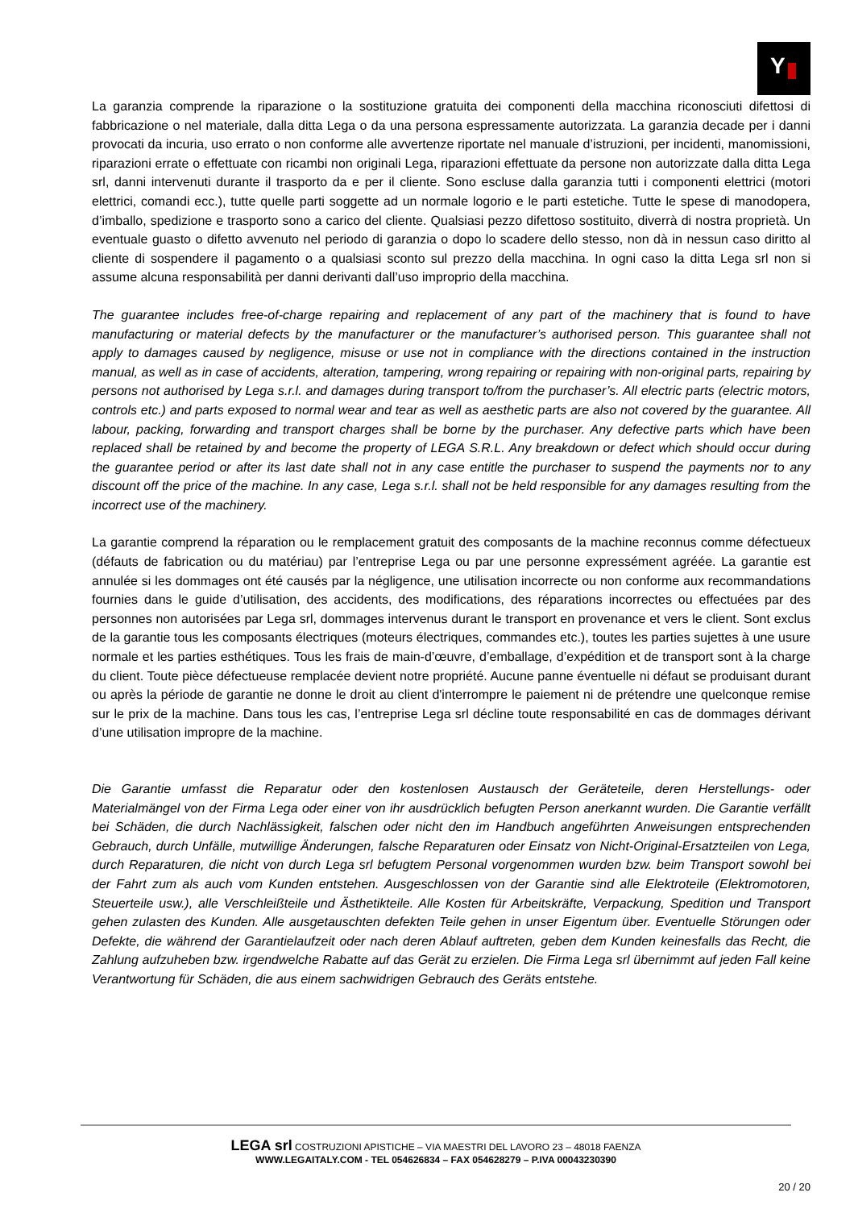Y
La garanzia comprende la riparazione o la sostituzione gratuita dei componenti della macchina riconosciuti difettosi di fabbricazione o nel materiale, dalla ditta Lega o da una persona espressamente autorizzata. La garanzia decade per i danni provocati da incuria, uso errato o non conforme alle avvertenze riportate nel manuale d’istruzioni, per incidenti, manomissioni, riparazioni errate o effettuate con ricambi non originali Lega, riparazioni effettuate da persone non autorizzate dalla ditta Lega srl, danni intervenuti durante il trasporto da e per il cliente. Sono escluse dalla garanzia tutti i componenti elettrici (motori elettrici, comandi ecc.), tutte quelle parti soggette ad un normale logorio e le parti estetiche. Tutte le spese di manodopera, d’imballo, spedizione e trasporto sono a carico del cliente. Qualsiasi pezzo difettoso sostituito, diverrà di nostra proprietà. Un eventuale guasto o difetto avvenuto nel periodo di garanzia o dopo lo scadere dello stesso, non dà in nessun caso diritto al cliente di sospendere il pagamento o a qualsiasi sconto sul prezzo della macchina. In ogni caso la ditta Lega srl non si assume alcuna responsabilità per danni derivanti dall’uso improprio della macchina.
The guarantee includes free-of-charge repairing and replacement of any part of the machinery that is found to have manufacturing or material defects by the manufacturer or the manufacturer’s authorised person. This guarantee shall not apply to damages caused by negligence, misuse or use not in compliance with the directions contained in the instruction manual, as well as in case of accidents, alteration, tampering, wrong repairing or repairing with non-original parts, repairing by persons not authorised by Lega s.r.l. and damages during transport to/from the purchaser’s. All electric parts (electric motors, controls etc.) and parts exposed to normal wear and tear as well as aesthetic parts are also not covered by the guarantee. All labour, packing, forwarding and transport charges shall be borne by the purchaser. Any defective parts which have been replaced shall be retained by and become the property of LEGA S.R.L. Any breakdown or defect which should occur during the guarantee period or after its last date shall not in any case entitle the purchaser to suspend the payments nor to any discount off the price of the machine. In any case, Lega s.r.l. shall not be held responsible for any damages resulting from the incorrect use of the machinery.
La garantie comprend la réparation ou le remplacement gratuit des composants de la machine reconnus comme défectueux (défauts de fabrication ou du matériau) par l’entreprise Lega ou par une personne expressément agréée. La garantie est annulée si les dommages ont été causés par la négligence, une utilisation incorrecte ou non conforme aux recommandations fournies dans le guide d’utilisation, des accidents, des modifications, des réparations incorrectes ou effectuées par des personnes non autorisées par Lega srl, dommages intervenus durant le transport en provenance et vers le client. Sont exclus de la garantie tous les composants électriques (moteurs électriques, commandes etc.), toutes les parties sujettes à une usure normale et les parties esthétiques. Tous les frais de main-d’œuvre, d’emballage, d’expédition et de transport sont à la charge du client. Toute pièce défectueuse remplacée devient notre propriété. Aucune panne éventuelle ni défaut se produisant durant ou après la période de garantie ne donne le droit au client d'interrompre le paiement ni de prétendre une quelconque remise sur le prix de la machine. Dans tous les cas, l’entreprise Lega srl décline toute responsabilité en cas de dommages dérivant d’une utilisation impropre de la machine.
Die Garantie umfasst die Reparatur oder den kostenlosen Austausch der Geräteteile, deren Herstellungs- oder Materialmängel von der Firma Lega oder einer von ihr ausdrücklich befugten Person anerkannt wurden. Die Garantie verfällt bei Schäden, die durch Nachlässigkeit, falschen oder nicht den im Handbuch angeführten Anweisungen entsprechenden Gebrauch, durch Unfälle, mutwillige Änderungen, falsche Reparaturen oder Einsatz von Nicht-Original-Ersatzteilen von Lega, durch Reparaturen, die nicht von durch Lega srl befugtem Personal vorgenommen wurden bzw. beim Transport sowohl bei der Fahrt zum als auch vom Kunden entstehen. Ausgeschlossen von der Garantie sind alle Elektroteile (Elektromotoren, Steuerteile usw.), alle Verschleißteile und Ästhetikteile. Alle Kosten für Arbeitskräfte, Verpackung, Spedition und Transport gehen zulasten des Kunden. Alle ausgetauschten defekten Teile gehen in unser Eigentum über. Eventuelle Störungen oder Defekte, die während der Garantielaufzeit oder nach deren Ablauf auftreten, geben dem Kunden keinesfalls das Recht, die Zahlung aufzuheben bzw. irgendwelche Rabatte auf das Gerät zu erzielen. Die Firma Lega srl übernimmt auf jeden Fall keine Verantwortung für Schäden, die aus einem sachwidrigen Gebrauch des Geräts entstehe.
LEGA srl COSTRUZIONI APISTICHE – VIA MAESTRI DEL LAVORO 23 – 48018 FAENZA
WWW.LEGAITALY.COM - TEL 054626834 – FAX 054628279 – P.IVA 00043230390
20 / 20